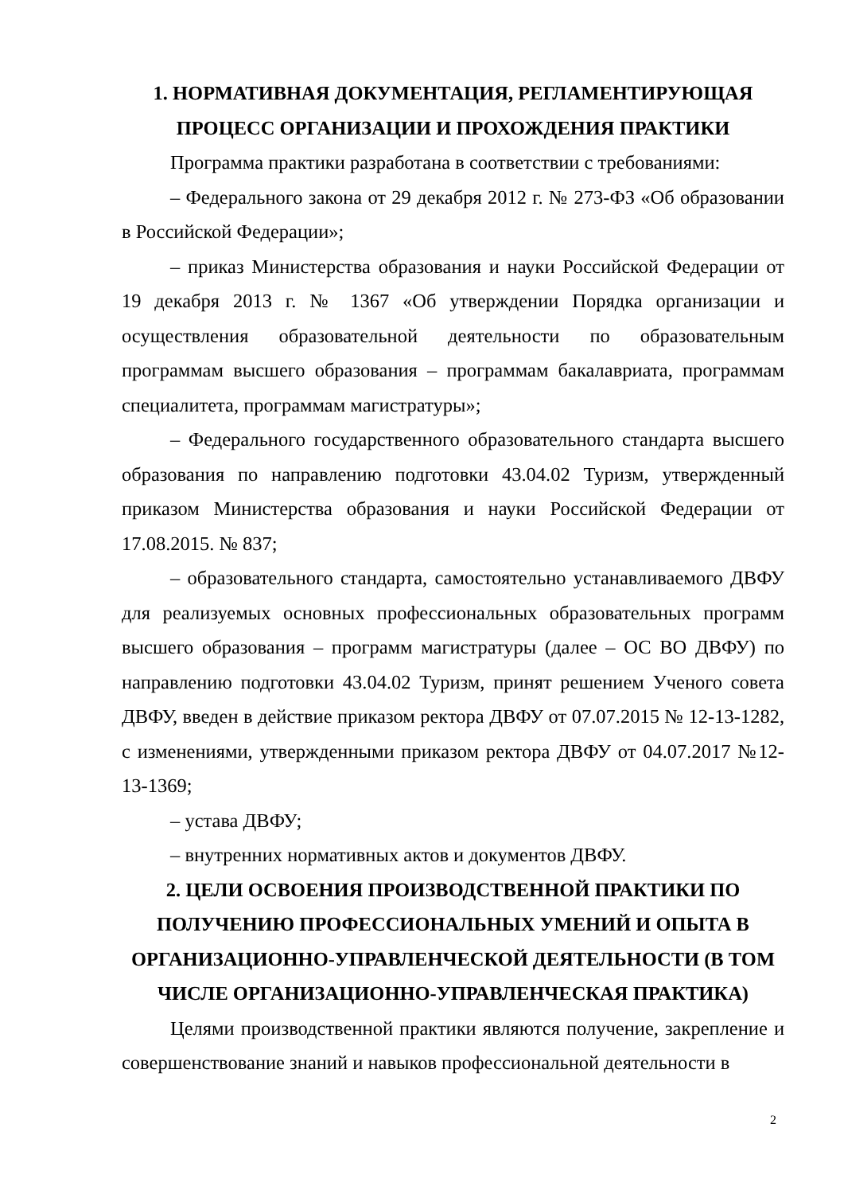1. НОРМАТИВНАЯ ДОКУМЕНТАЦИЯ, РЕГЛАМЕНТИРУЮЩАЯ ПРОЦЕСС ОРГАНИЗАЦИИ И ПРОХОЖДЕНИЯ ПРАКТИКИ
Программа практики разработана в соответствии с требованиями:
– Федерального закона от 29 декабря 2012 г. № 273-ФЗ «Об образовании в Российской Федерации»;
– приказ Министерства образования и науки Российской Федерации от 19 декабря 2013 г. № 1367 «Об утверждении Порядка организации и осуществления образовательной деятельности по образовательным программам высшего образования – программам бакалавриата, программам специалитета, программам магистратуры»;
– Федерального государственного образовательного стандарта высшего образования по направлению подготовки 43.04.02 Туризм, утвержденный приказом Министерства образования и науки Российской Федерации от 17.08.2015. № 837;
– образовательного стандарта, самостоятельно устанавливаемого ДВФУ для реализуемых основных профессиональных образовательных программ высшего образования – программ магистратуры (далее – ОС ВО ДВФУ) по направлению подготовки 43.04.02 Туризм, принят решением Ученого совета ДВФУ, введен в действие приказом ректора ДВФУ от 07.07.2015 № 12-13-1282, с изменениями, утвержденными приказом ректора ДВФУ от 04.07.2017 №12-13-1369;
– устава ДВФУ;
– внутренних нормативных актов и документов ДВФУ.
2. ЦЕЛИ ОСВОЕНИЯ ПРОИЗВОДСТВЕННОЙ ПРАКТИКИ ПО ПОЛУЧЕНИЮ ПРОФЕССИОНАЛЬНЫХ УМЕНИЙ И ОПЫТА В ОРГАНИЗАЦИОННО-УПРАВЛЕНЧЕСКОЙ ДЕЯТЕЛЬНОСТИ (В ТОМ ЧИСЛЕ ОРГАНИЗАЦИОННО-УПРАВЛЕНЧЕСКАЯ ПРАКТИКА)
Целями производственной практики являются получение, закрепление и совершенствование знаний и навыков профессиональной деятельности в
2